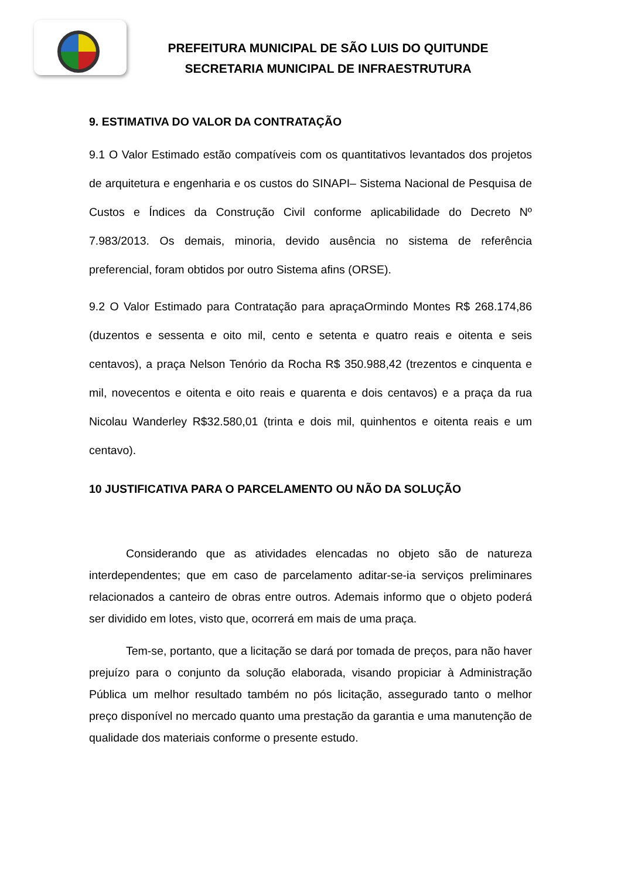PREFEITURA MUNICIPAL DE SÃO LUIS DO QUITUNDE
SECRETARIA MUNICIPAL DE INFRAESTRUTURA
9. ESTIMATIVA DO VALOR DA CONTRATAÇÃO
9.1 O Valor Estimado estão compatíveis com os quantitativos levantados dos projetos de arquitetura e engenharia e os custos do SINAPI– Sistema Nacional de Pesquisa de Custos e Índices da Construção Civil conforme aplicabilidade do Decreto Nº 7.983/2013. Os demais, minoria, devido ausência no sistema de referência preferencial, foram obtidos por outro Sistema afins (ORSE).
9.2 O Valor Estimado para Contratação para apraçaOrmindo Montes R$ 268.174,86 (duzentos e sessenta e oito mil, cento e setenta e quatro reais e oitenta e seis centavos), a praça Nelson Tenório da Rocha R$ 350.988,42 (trezentos e cinquenta e mil, novecentos e oitenta e oito reais e quarenta e dois centavos) e a praça da rua Nicolau Wanderley R$32.580,01 (trinta e dois mil, quinhentos e oitenta reais e um centavo).
10 JUSTIFICATIVA PARA O PARCELAMENTO OU NÃO DA SOLUÇÃO
Considerando que as atividades elencadas no objeto são de natureza interdependentes; que em caso de parcelamento aditar-se-ia serviços preliminares relacionados a canteiro de obras entre outros. Ademais informo que o objeto poderá ser dividido em lotes, visto que, ocorrerá em mais de uma praça.
Tem-se, portanto, que a licitação se dará por tomada de preços, para não haver prejuízo para o conjunto da solução elaborada, visando propiciar à Administração Pública um melhor resultado também no pós licitação, assegurado tanto o melhor preço disponível no mercado quanto uma prestação da garantia e uma manutenção de qualidade dos materiais conforme o presente estudo.